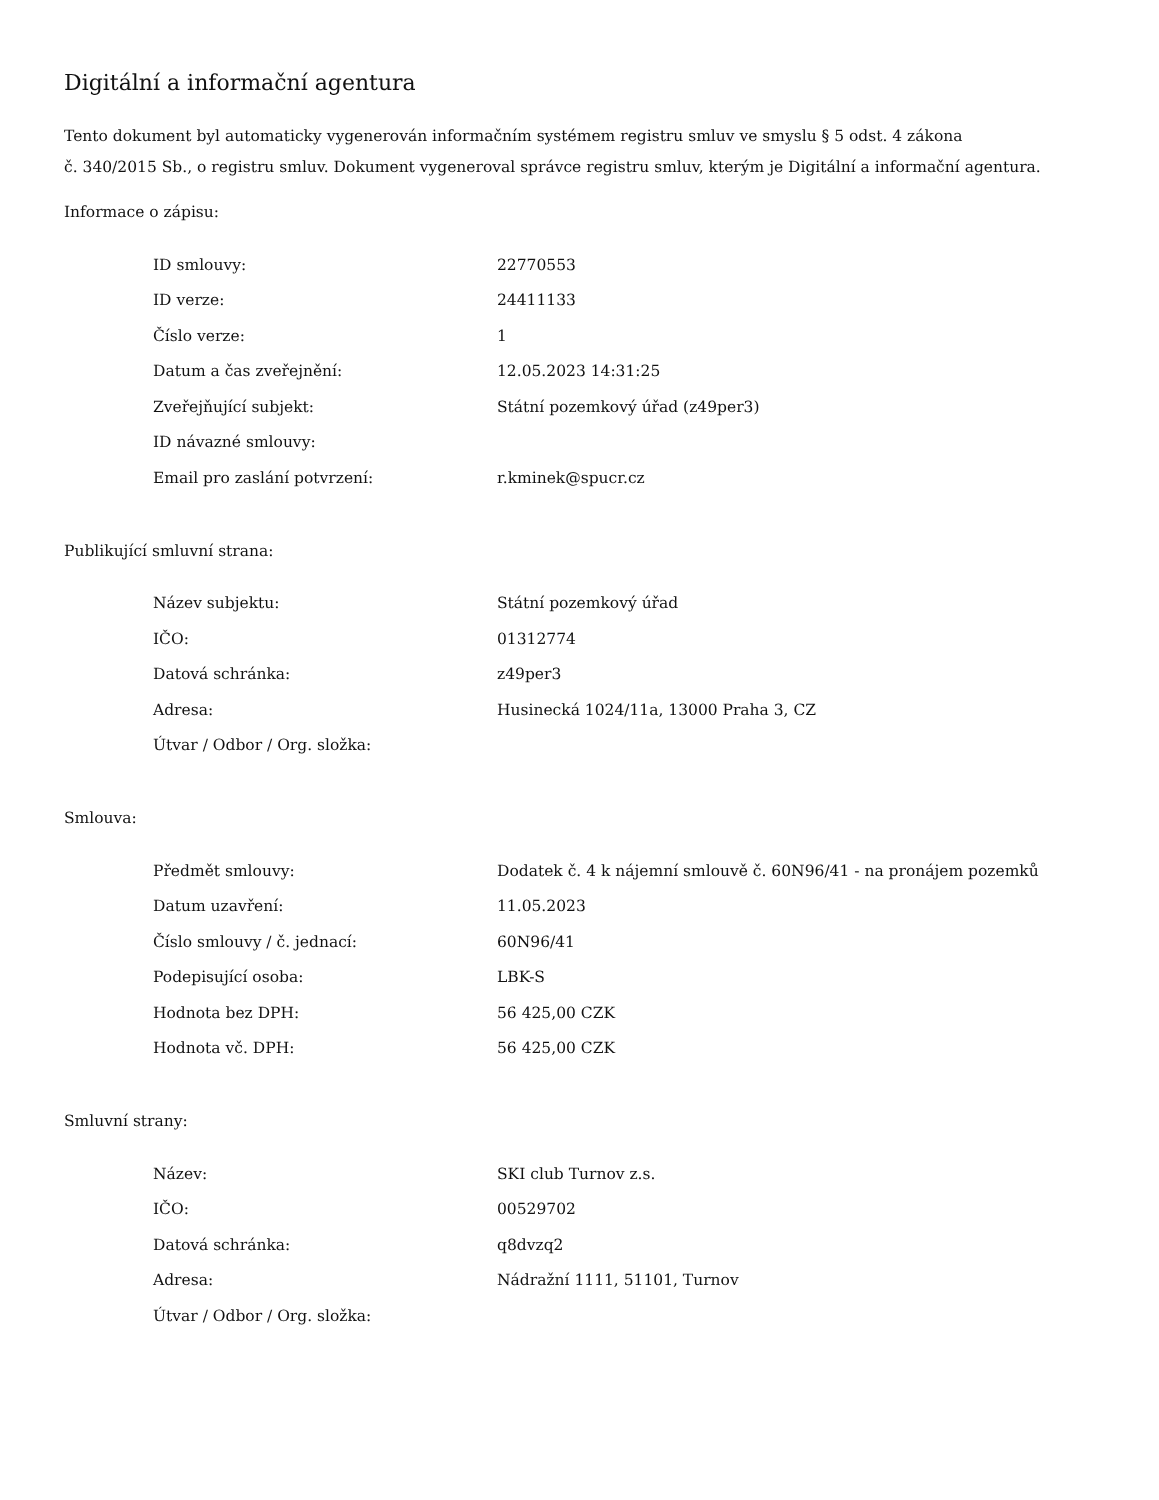Digitální a informační agentura
Tento dokument byl automaticky vygenerován informačním systémem registru smluv ve smyslu § 5 odst. 4 zákona
č. 340/2015 Sb., o registru smluv. Dokument vygeneroval správce registru smluv, kterým je Digitální a informační agentura.
Informace o zápisu:
| ID smlouvy: | 22770553 |
| ID verze: | 24411133 |
| Číslo verze: | 1 |
| Datum a čas zveřejnění: | 12.05.2023 14:31:25 |
| Zveřejňující subjekt: | Státní pozemkový úřad (z49per3) |
| ID návazné smlouvy: | |
| Email pro zaslání potvrzení: | r.kminek@spucr.cz |
Publikující smluvní strana:
| Název subjektu: | Státní pozemkový úřad |
| IČO: | 01312774 |
| Datová schránka: | z49per3 |
| Adresa: | Husinecká 1024/11a, 13000 Praha 3, CZ |
| Útvar / Odbor / Org. složka: | |
Smlouva:
| Předmět smlouvy: | Dodatek č. 4 k nájemní smlouvě č. 60N96/41 - na pronájem pozemků |
| Datum uzavření: | 11.05.2023 |
| Číslo smlouvy / č. jednací: | 60N96/41 |
| Podepisující osoba: | LBK-S |
| Hodnota bez DPH: | 56 425,00 CZK |
| Hodnota vč. DPH: | 56 425,00 CZK |
Smluvní strany:
| Název: | SKI club Turnov z.s. |
| IČO: | 00529702 |
| Datová schránka: | q8dvzq2 |
| Adresa: | Nádražní 1111, 51101, Turnov |
| Útvar / Odbor / Org. složka: | |